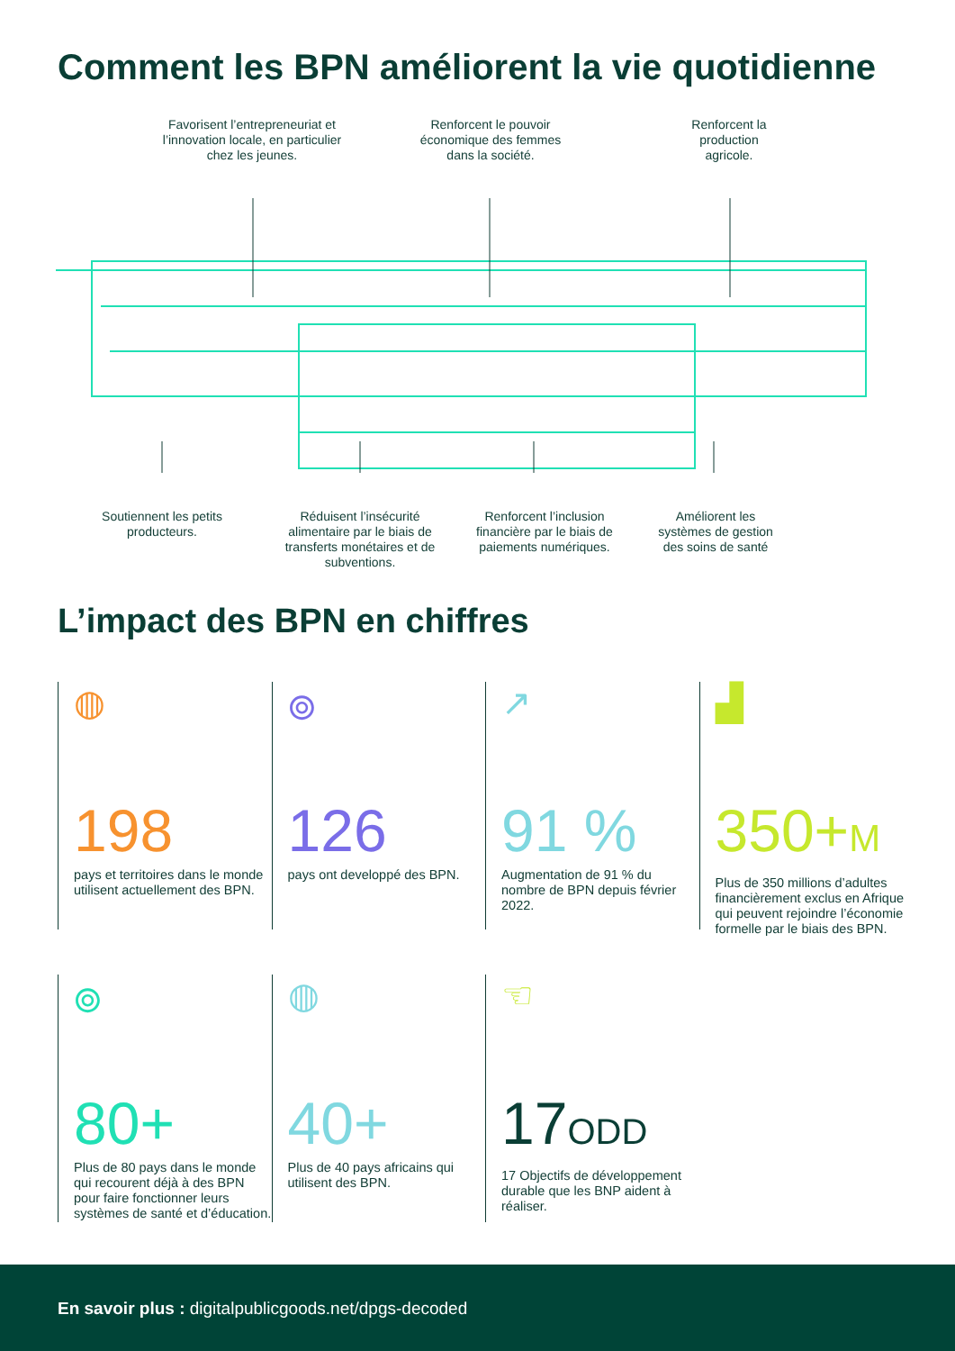Comment les BPN améliorent la vie quotidienne
Favorisent l’entrepreneuriat et l’innovation locale, en particulier chez les jeunes.
Renforcent le pouvoir économique des femmes dans la société.
Renforcent la production agricole.
Soutiennent les petits producteurs.
Réduisent l’insécurité alimentaire par le biais de transferts monétaires et de subventions.
Renforcent l’inclusion financière par le biais de paiements numériques.
Améliorent les systèmes de gestion des soins de santé
L’impact des BPN en chiffres
◍
198
pays et territoires dans le monde utilisent actuellement des BPN.
⌾
126
pays ont developpé des BPN.
↗
91 %
Augmentation de 91 % du nombre de BPN depuis février 2022.
▟
350+M
Plus de 350 millions d’adultes financièrement exclus en Afrique qui peuvent rejoindre l’économie formelle par le biais des BPN.
⌾
80+
Plus de 80 pays dans le monde qui recourent déjà à des BPN pour faire fonctionner leurs systèmes de santé et d’éducation.
◍
40+
Plus de 40 pays africains qui utilisent des BPN.
☜
17ODD
17 Objectifs de développement durable que les BNP aident à réaliser.
En savoir plus : digitalpublicgoods.net/dpgs-decoded